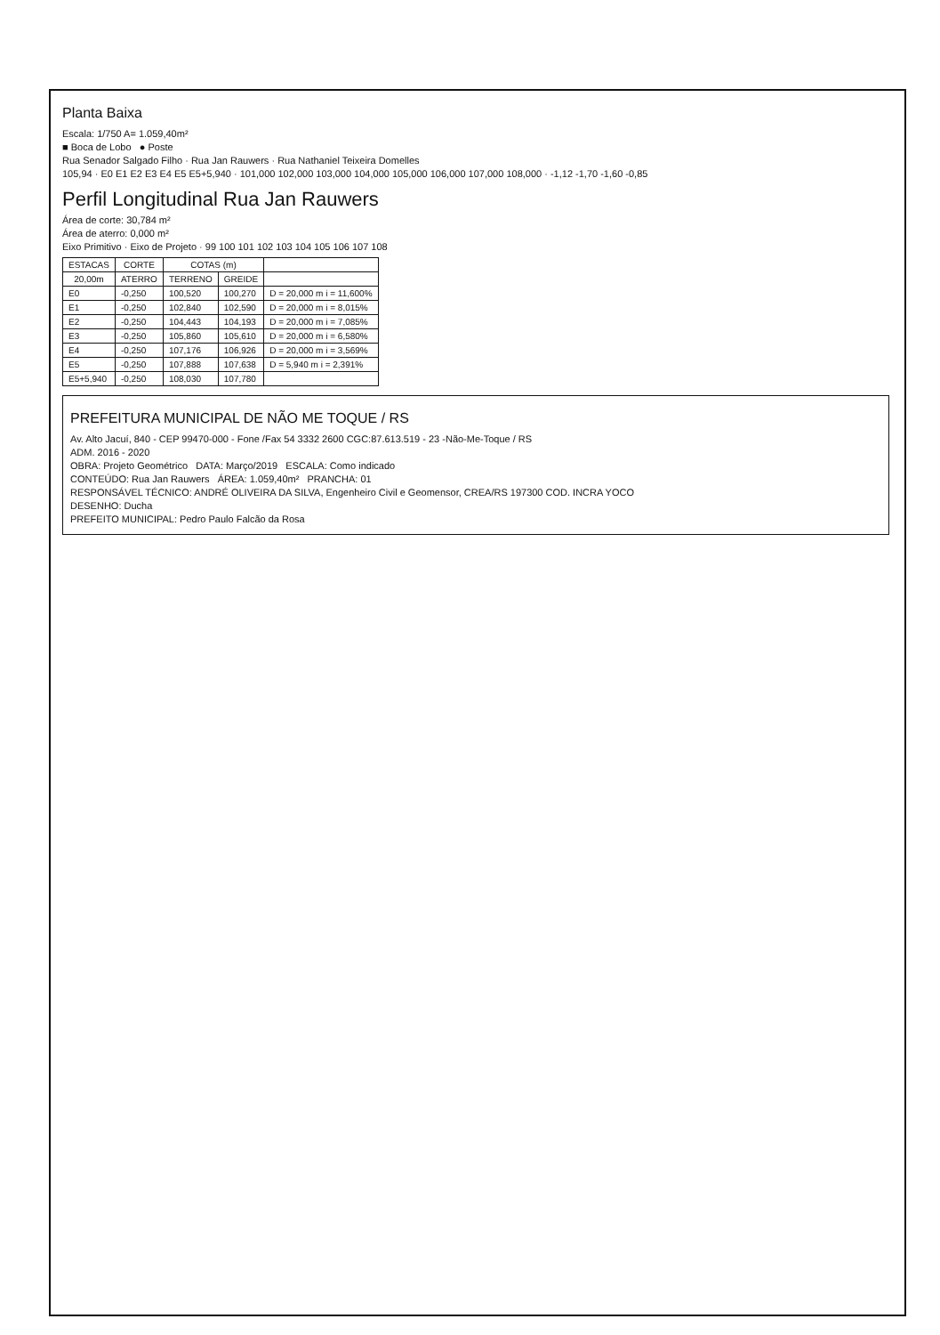Planta Baixa
Escala: 1/750 A= 1.059,40m²
■ Boca de Lobo ● Poste
Rua Senador Salgado Filho · Rua Jan Rauwers · Rua Nathaniel Teixeira Domelles
105,94 · E0 E1 E2 E3 E4 E5 E5+5,940 · 101,000 102,000 103,000 104,000 105,000 106,000 107,000 108,000 · -1,12 -1,70 -1,60 -0,85
Perfil Longitudinal Rua Jan Rauwers
Área de corte: 30,784 m²
Área de aterro: 0,000 m²
Eixo Primitivo · Eixo de Projeto · 99 100 101 102 103 104 105 106 107 108
| ESTACAS | CORTE | COTAS (m) | | |
| --- | --- | --- | --- | --- |
| 20,00m | ATERRO | TERRENO | GREIDE | |
| E0 | -0,250 | 100,520 | 100,270 | D = 20,000 m i = 11,600% |
| E1 | -0,250 | 102,840 | 102,590 | D = 20,000 m i = 8,015% |
| E2 | -0,250 | 104,443 | 104,193 | D = 20,000 m i = 7,085% |
| E3 | -0,250 | 105,860 | 105,610 | D = 20,000 m i = 6,580% |
| E4 | -0,250 | 107,176 | 106,926 | D = 20,000 m i = 3,569% |
| E5 | -0,250 | 107,888 | 107,638 | D = 5,940 m i = 2,391% |
| E5+5,940 | -0,250 | 108,030 | 107,780 | |
PREFEITURA MUNICIPAL DE NÃO ME TOQUE / RS
Av. Alto Jacuí, 840 - CEP 99470-000 - Fone /Fax 54 3332 2600 CGC:87.613.519 - 23 -Não-Me-Toque / RS
ADM. 2016 - 2020
OBRA: Projeto Geométrico DATA: Março/2019 ESCALA: Como indicado
CONTEÚDO: Rua Jan Rauwers ÁREA: 1.059,40m² PRANCHA: 01
RESPONSÁVEL TÉCNICO: ANDRÉ OLIVEIRA DA SILVA, Engenheiro Civil e Geomensor, CREA/RS 197300 COD. INCRA YOCO
DESENHO: Ducha
PREFEITO MUNICIPAL: Pedro Paulo Falcão da Rosa